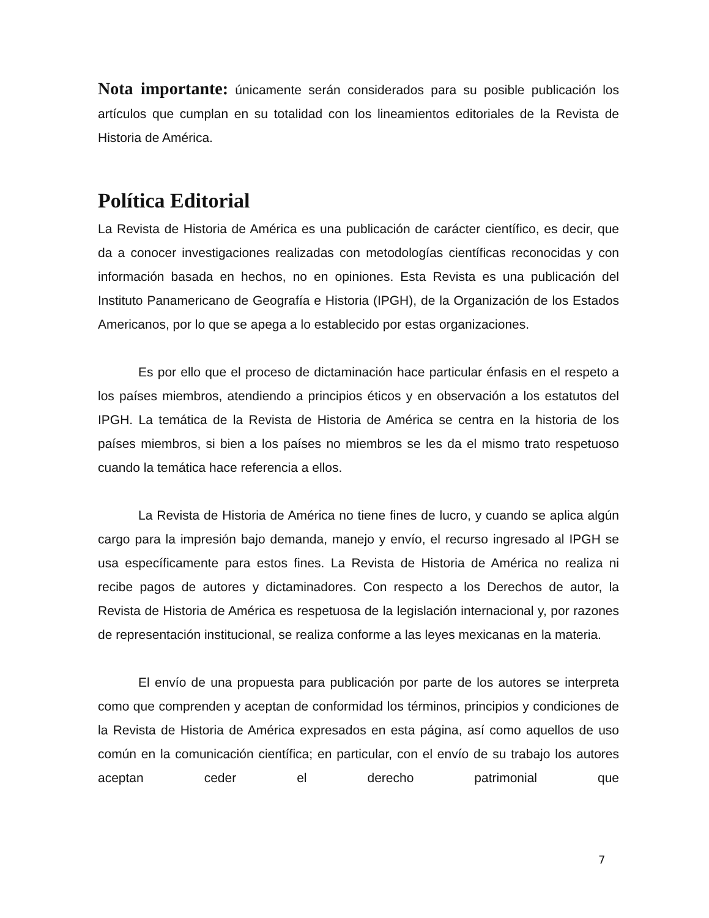Nota importante: únicamente serán considerados para su posible publicación los artículos que cumplan en su totalidad con los lineamientos editoriales de la Revista de Historia de América.
Política Editorial
La Revista de Historia de América es una publicación de carácter científico, es decir, que da a conocer investigaciones realizadas con metodologías científicas reconocidas y con información basada en hechos, no en opiniones. Esta Revista es una publicación del Instituto Panamericano de Geografía e Historia (IPGH), de la Organización de los Estados Americanos, por lo que se apega a lo establecido por estas organizaciones.
Es por ello que el proceso de dictaminación hace particular énfasis en el respeto a los países miembros, atendiendo a principios éticos y en observación a los estatutos del IPGH. La temática de la Revista de Historia de América se centra en la historia de los países miembros, si bien a los países no miembros se les da el mismo trato respetuoso cuando la temática hace referencia a ellos.
La Revista de Historia de América no tiene fines de lucro, y cuando se aplica algún cargo para la impresión bajo demanda, manejo y envío, el recurso ingresado al IPGH se usa específicamente para estos fines. La Revista de Historia de América no realiza ni recibe pagos de autores y dictaminadores. Con respecto a los Derechos de autor, la Revista de Historia de América es respetuosa de la legislación internacional y, por razones de representación institucional, se realiza conforme a las leyes mexicanas en la materia.
El envío de una propuesta para publicación por parte de los autores se interpreta como que comprenden y aceptan de conformidad los términos, principios y condiciones de la Revista de Historia de América expresados en esta página, así como aquellos de uso común en la comunicación científica; en particular, con el envío de su trabajo los autores aceptan ceder el derecho patrimonial que
7